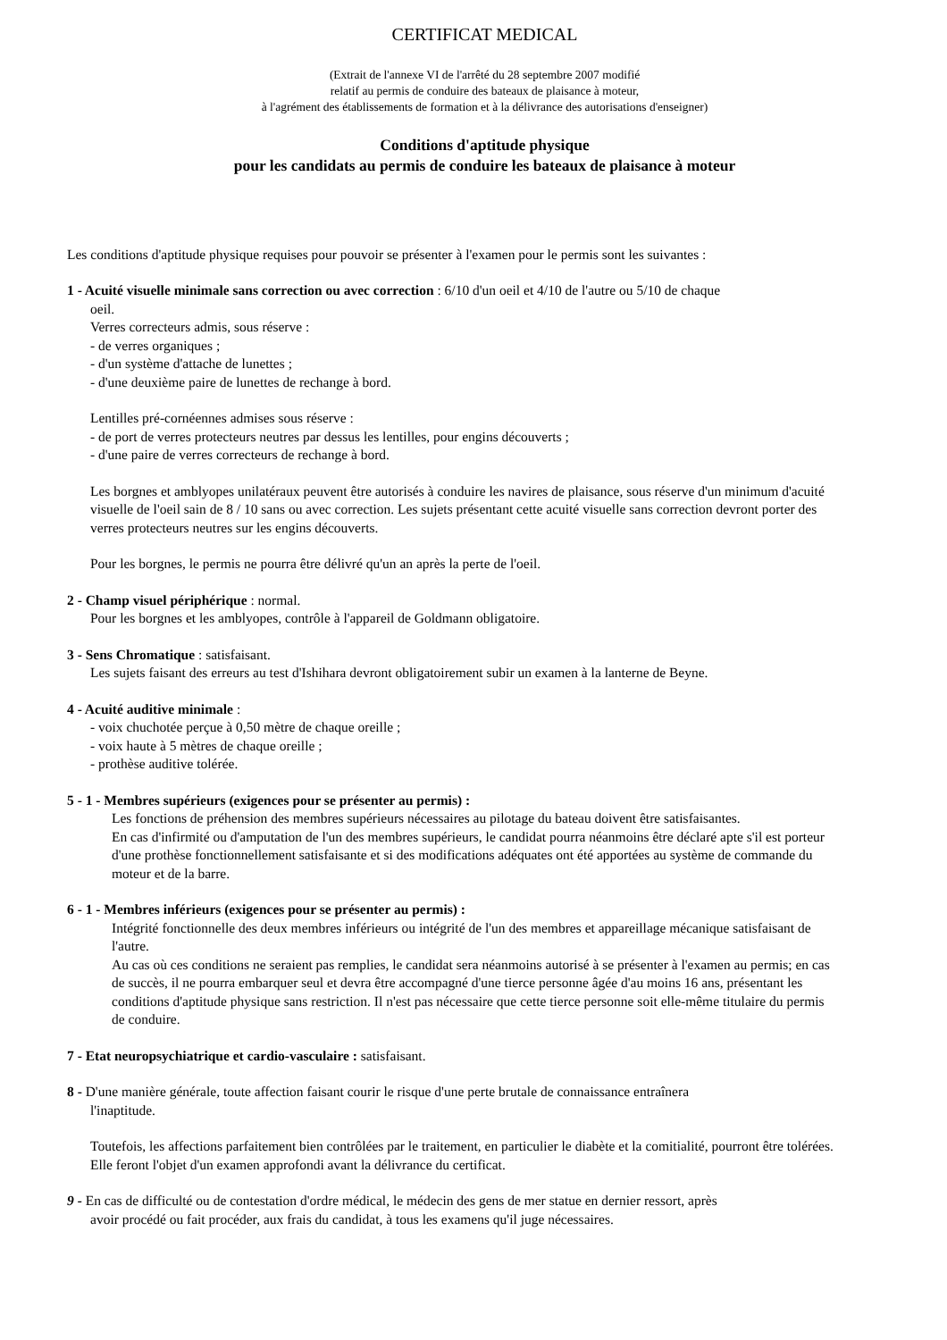CERTIFICAT MEDICAL
(Extrait de l'annexe VI de l'arrêté du 28 septembre 2007 modifié
relatif au permis de conduire des bateaux de plaisance à moteur,
à l'agrément des établissements de formation et à la délivrance des autorisations d'enseigner)
Conditions d'aptitude physique
pour les candidats au permis de conduire les bateaux de plaisance à moteur
Les conditions d'aptitude physique requises pour pouvoir se présenter à l'examen pour le permis sont les suivantes :
1 - Acuité visuelle minimale sans correction ou avec correction : 6/10 d'un oeil et 4/10 de l'autre ou 5/10 de chaque
oeil.
Verres correcteurs admis, sous réserve :
- de verres organiques ;
- d'un système d'attache de lunettes ;
- d'une deuxième paire de lunettes de rechange à bord.
Lentilles pré-cornéennes admises sous réserve :
- de port de verres protecteurs neutres par dessus les lentilles, pour engins découverts ;
- d'une paire de verres correcteurs de rechange à bord.
Les borgnes et amblyopes unilatéraux peuvent être autorisés à conduire les navires de plaisance, sous réserve d'un minimum d'acuité visuelle de l'oeil sain de 8 / 10 sans ou avec correction. Les sujets présentant cette acuité visuelle sans correction devront porter des verres protecteurs neutres sur les engins découverts.
Pour les borgnes, le permis ne pourra être délivré qu'un an après la perte de l'oeil.
2 - Champ visuel périphérique : normal.
Pour les borgnes et les amblyopes, contrôle à l'appareil de Goldmann obligatoire.
3 - Sens Chromatique : satisfaisant.
Les sujets faisant des erreurs au test d'Ishihara devront obligatoirement subir un examen à la lanterne de Beyne.
4 - Acuité auditive minimale :
- voix chuchotée perçue à 0,50 mètre de chaque oreille ;
- voix haute à 5 mètres de chaque oreille ;
- prothèse auditive tolérée.
5 - 1 - Membres supérieurs (exigences pour se présenter au permis) :
Les fonctions de préhension des membres supérieurs nécessaires au pilotage du bateau doivent être satisfaisantes.
En cas d'infirmité ou d'amputation de l'un des membres supérieurs, le candidat pourra néanmoins être déclaré apte s'il est porteur d'une prothèse fonctionnellement satisfaisante et si des modifications adéquates ont été apportées au système de commande du moteur et de la barre.
6 - 1 - Membres inférieurs (exigences pour se présenter au permis) :
Intégrité fonctionnelle des deux membres inférieurs ou intégrité de l'un des membres et appareillage mécanique satisfaisant de l'autre.
Au cas où ces conditions ne seraient pas remplies, le candidat sera néanmoins autorisé à se présenter à l'examen au permis; en cas de succès, il ne pourra embarquer seul et devra être accompagné d'une tierce personne âgée d'au moins 16 ans, présentant les conditions d'aptitude physique sans restriction. Il n'est pas nécessaire que cette tierce personne soit elle-même titulaire du permis de conduire.
7 - Etat neuropsychiatrique et cardio-vasculaire : satisfaisant.
8 - D'une manière générale, toute affection faisant courir le risque d'une perte brutale de connaissance entraînera
l'inaptitude.
Toutefois, les affections parfaitement bien contrôlées par le traitement, en particulier le diabète et la comitialité, pourront être tolérées. Elle feront l'objet d'un examen approfondi avant la délivrance du certificat.
9 - En cas de difficulté ou de contestation d'ordre médical, le médecin des gens de mer statue en dernier ressort, après
avoir procédé ou fait procéder, aux frais du candidat, à tous les examens qu'il juge nécessaires.